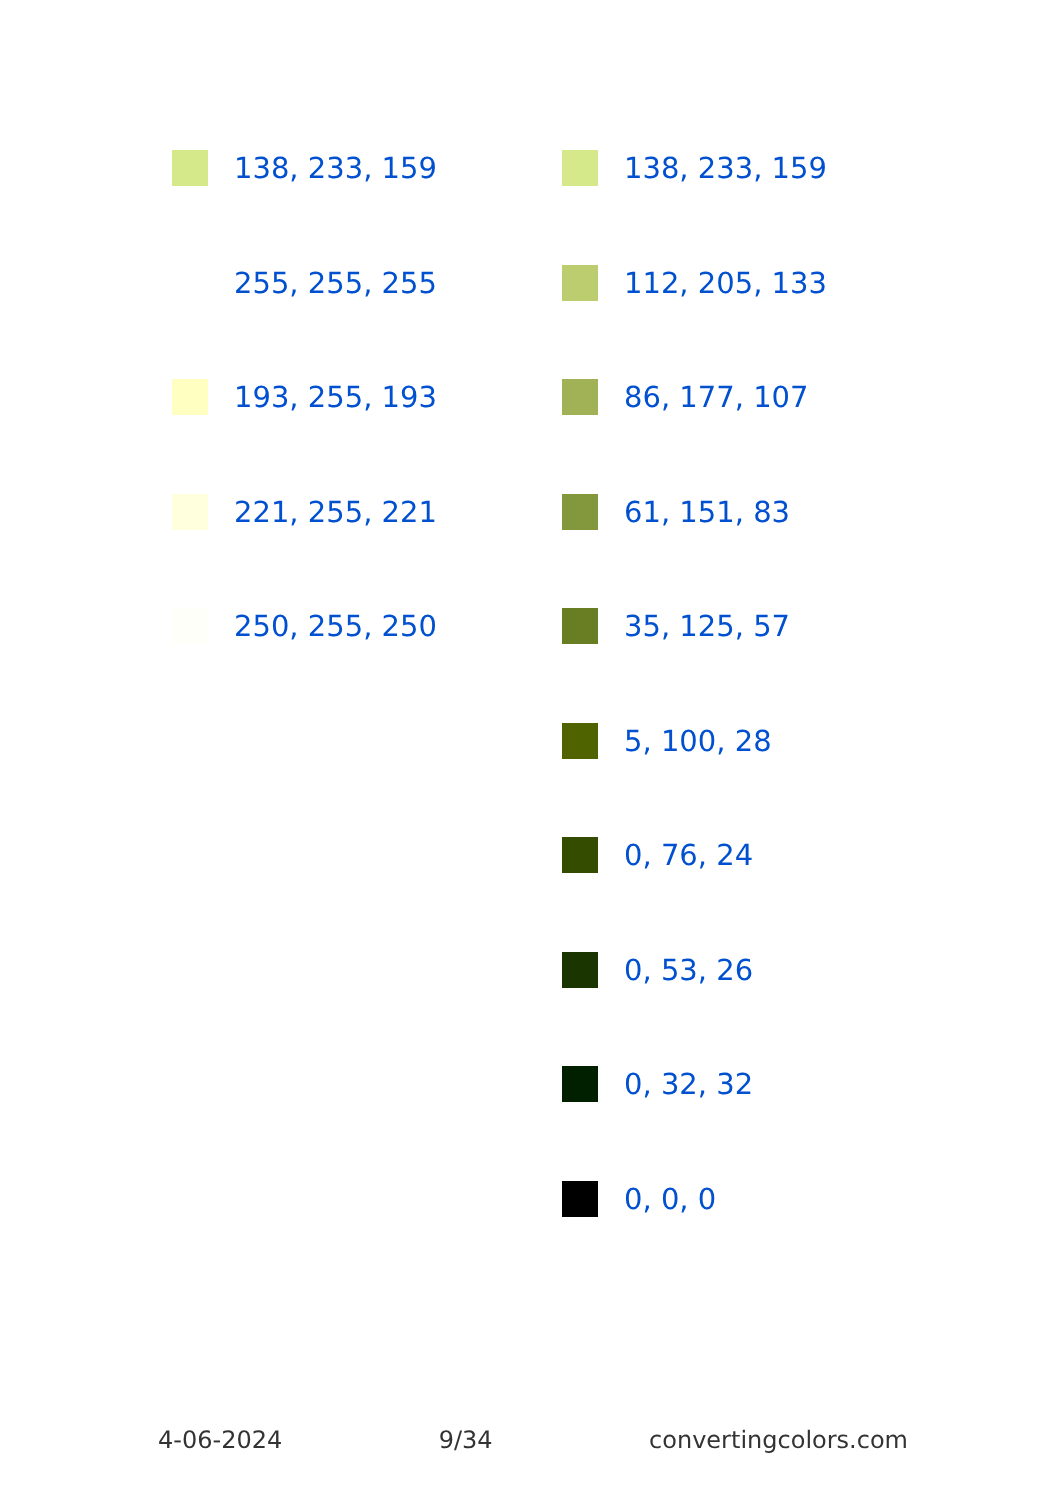138, 233, 159
255, 255, 255
193, 255, 193
221, 255, 221
250, 255, 250
138, 233, 159
112, 205, 133
86, 177, 107
61, 151, 83
35, 125, 57
5, 100, 28
0, 76, 24
0, 53, 26
0, 32, 32
0, 0, 0
4-06-2024 9/34 convertingcolors.com